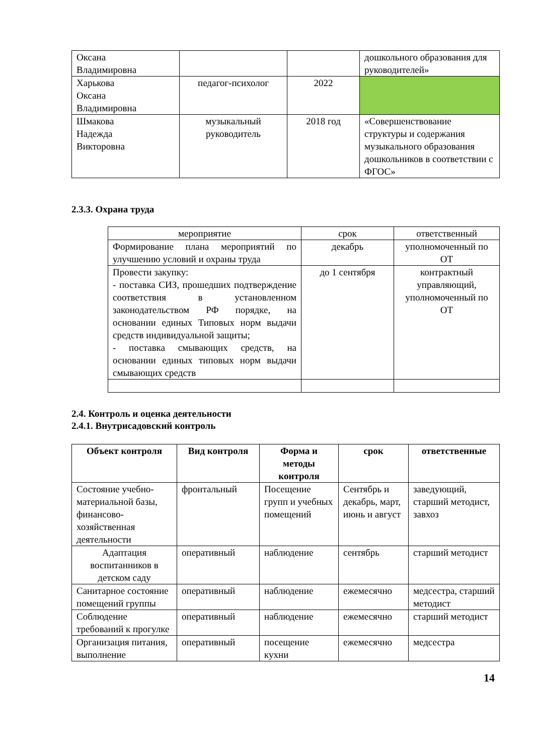| Оксана Владимировна | | | дошкольного образования для руководителей» |
| Харькова Оксана Владимировна | педагог-психолог | 2022 | |
| Шмакова Надежда Викторовна | музыкальный руководитель | 2018 год | «Совершенствование структуры и содержания музыкального образования дошкольников в соответствии с ФГОС» |
2.3.3. Охрана труда
| мероприятие | срок | ответственный |
| Формирование плана мероприятий по улучшению условий и охраны труда | декабрь | уполномоченный по ОТ |
| Провести закупку: - поставка СИЗ, прошедших подтверждение соответствия в установленном законодательством РФ порядке, на основании единых Типовых норм выдачи средств индивидуальной защиты; - поставка смывающих средств, на основании единых типовых норм выдачи смывающих средств | до 1 сентября | контрактный управляющий, уполномоченный по ОТ |
2.4. Контроль и оценка деятельности
2.4.1. Внутрисадовский контроль
| Объект контроля | Вид контроля | Форма и методы контроля | срок | ответственные |
| --- | --- | --- | --- | --- |
| Состояние учебно-материальной базы, финансово-хозяйственная деятельности | фронтальный | Посещение групп и учебных помещений | Сентябрь и декабрь, март, июнь и август | заведующий, старший методист, завхоз |
| Адаптация воспитанников в детском саду | оперативный | наблюдение | сентябрь | старший методист |
| Санитарное состояние помещений группы | оперативный | наблюдение | ежемесячно | медсестра, старший методист |
| Соблюдение требований к прогулке | оперативный | наблюдение | ежемесячно | старший методист |
| Организация питания, выполнение | оперативный | посещение кухни | ежемесячно | медсестра |
14